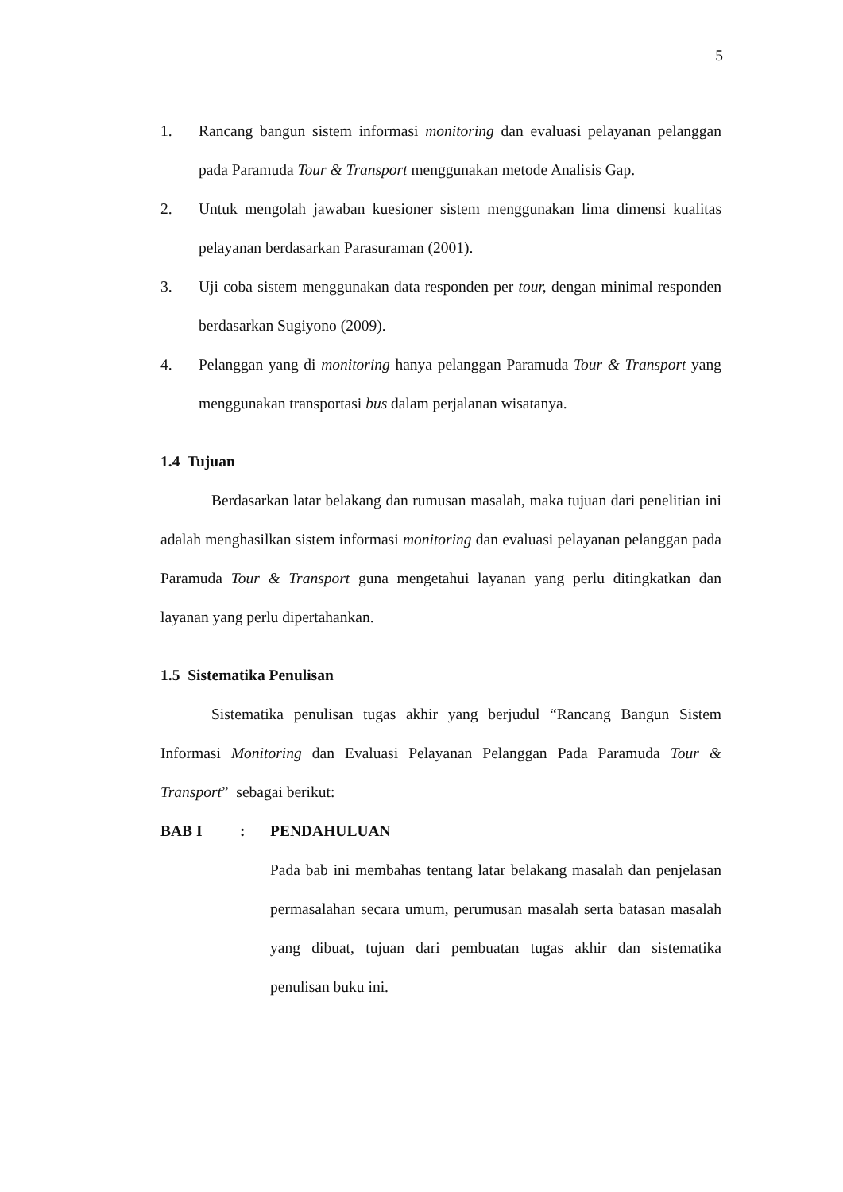5
1. Rancang bangun sistem informasi monitoring dan evaluasi pelayanan pelanggan pada Paramuda Tour & Transport menggunakan metode Analisis Gap.
2. Untuk mengolah jawaban kuesioner sistem menggunakan lima dimensi kualitas pelayanan berdasarkan Parasuraman (2001).
3. Uji coba sistem menggunakan data responden per tour, dengan minimal responden berdasarkan Sugiyono (2009).
4. Pelanggan yang di monitoring hanya pelanggan Paramuda Tour & Transport yang menggunakan transportasi bus dalam perjalanan wisatanya.
1.4 Tujuan
Berdasarkan latar belakang dan rumusan masalah, maka tujuan dari penelitian ini adalah menghasilkan sistem informasi monitoring dan evaluasi pelayanan pelanggan pada Paramuda Tour & Transport guna mengetahui layanan yang perlu ditingkatkan dan layanan yang perlu dipertahankan.
1.5 Sistematika Penulisan
Sistematika penulisan tugas akhir yang berjudul “Rancang Bangun Sistem Informasi Monitoring dan Evaluasi Pelayanan Pelanggan Pada Paramuda Tour & Transport” sebagai berikut:
BAB I: PENDAHULUAN
Pada bab ini membahas tentang latar belakang masalah dan penjelasan permasalahan secara umum, perumusan masalah serta batasan masalah yang dibuat, tujuan dari pembuatan tugas akhir dan sistematika penulisan buku ini.